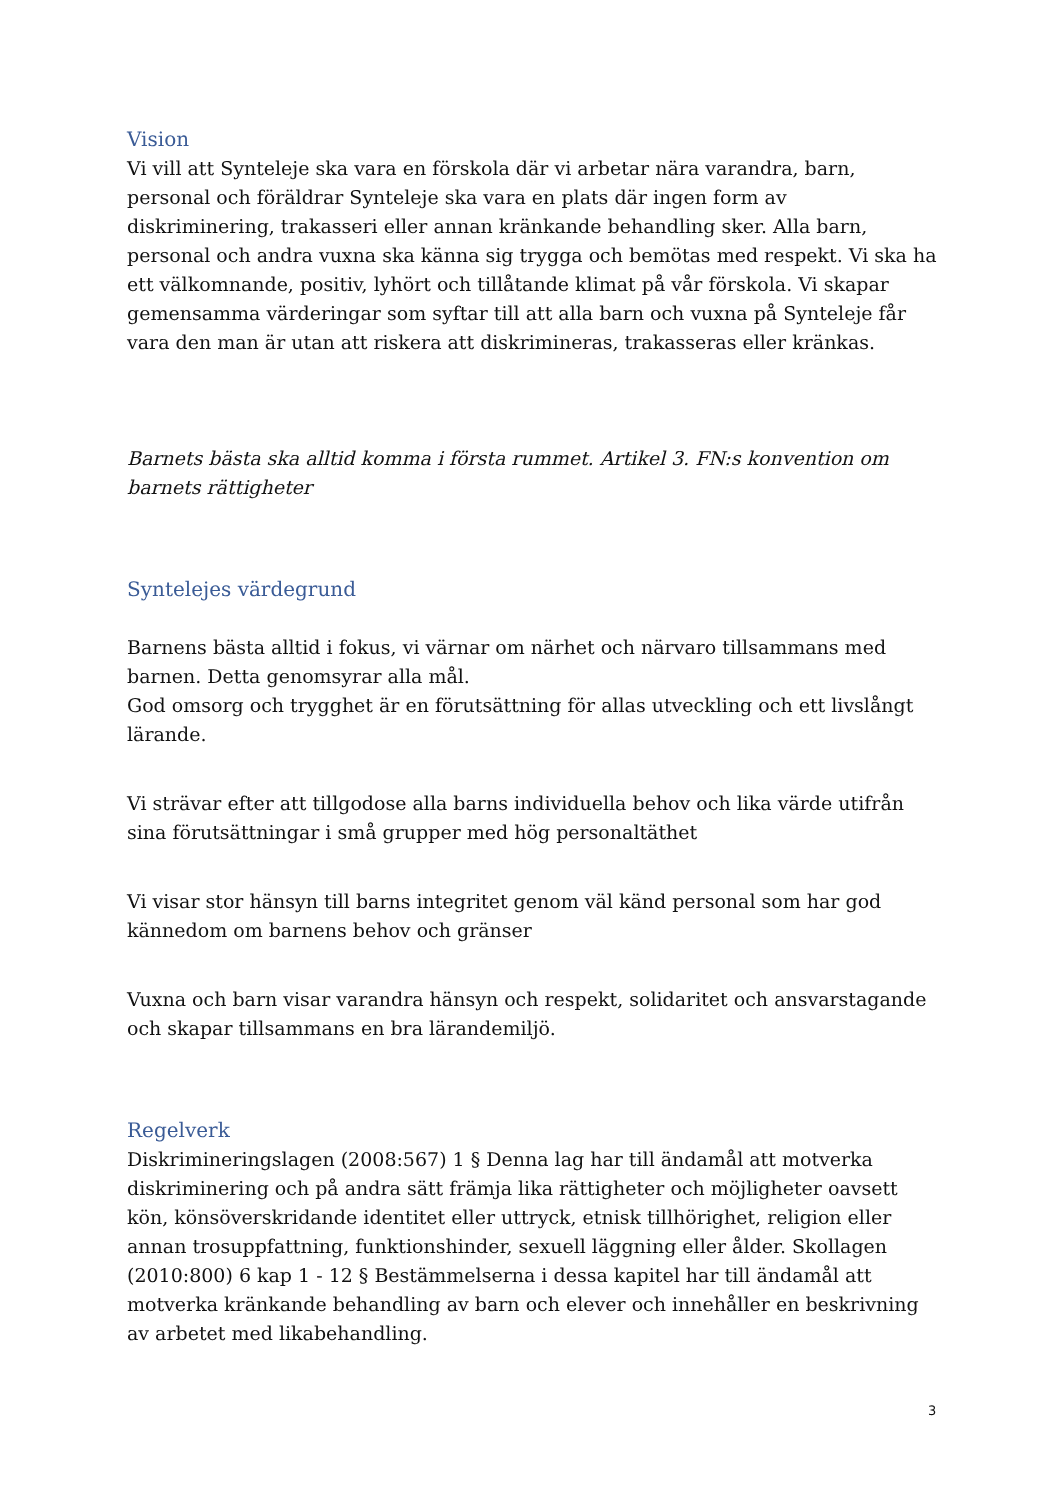Vision
Vi vill att Synteleje ska vara en förskola där vi arbetar nära varandra, barn, personal och föräldrar Synteleje ska vara en plats där ingen form av diskriminering, trakasseri eller annan kränkande behandling sker. Alla barn, personal och andra vuxna ska känna sig trygga och bemötas med respekt. Vi ska ha ett välkomnande, positiv, lyhört och tillåtande klimat på vår förskola. Vi skapar gemensamma värderingar som syftar till att alla barn och vuxna på Synteleje får vara den man är utan att riskera att diskrimineras, trakasseras eller kränkas.
Barnets bästa ska alltid komma i första rummet. Artikel 3. FN:s konvention om barnets rättigheter
Syntelejes värdegrund
Barnens bästa alltid i fokus, vi värnar om närhet och närvaro tillsammans med barnen. Detta genomsyrar alla mål.
God omsorg och trygghet är en förutsättning för allas utveckling och ett livslångt lärande.
Vi strävar efter att tillgodose alla barns individuella behov och lika värde utifrån sina förutsättningar i små grupper med hög personaltäthet
Vi visar stor hänsyn till barns integritet genom väl känd personal som har god kännedom om barnens behov och gränser
Vuxna och barn visar varandra hänsyn och respekt, solidaritet och ansvarstagande och skapar tillsammans en bra lärandemiljö.
Regelverk
Diskrimineringslagen (2008:567) 1 § Denna lag har till ändamål att motverka diskriminering och på andra sätt främja lika rättigheter och möjligheter oavsett kön, könsöverskridande identitet eller uttryck, etnisk tillhörighet, religion eller annan trosuppfattning, funktionshinder, sexuell läggning eller ålder. Skollagen (2010:800) 6 kap 1 - 12 § Bestämmelserna i dessa kapitel har till ändamål att motverka kränkande behandling av barn och elever och innehåller en beskrivning av arbetet med likabehandling.
3